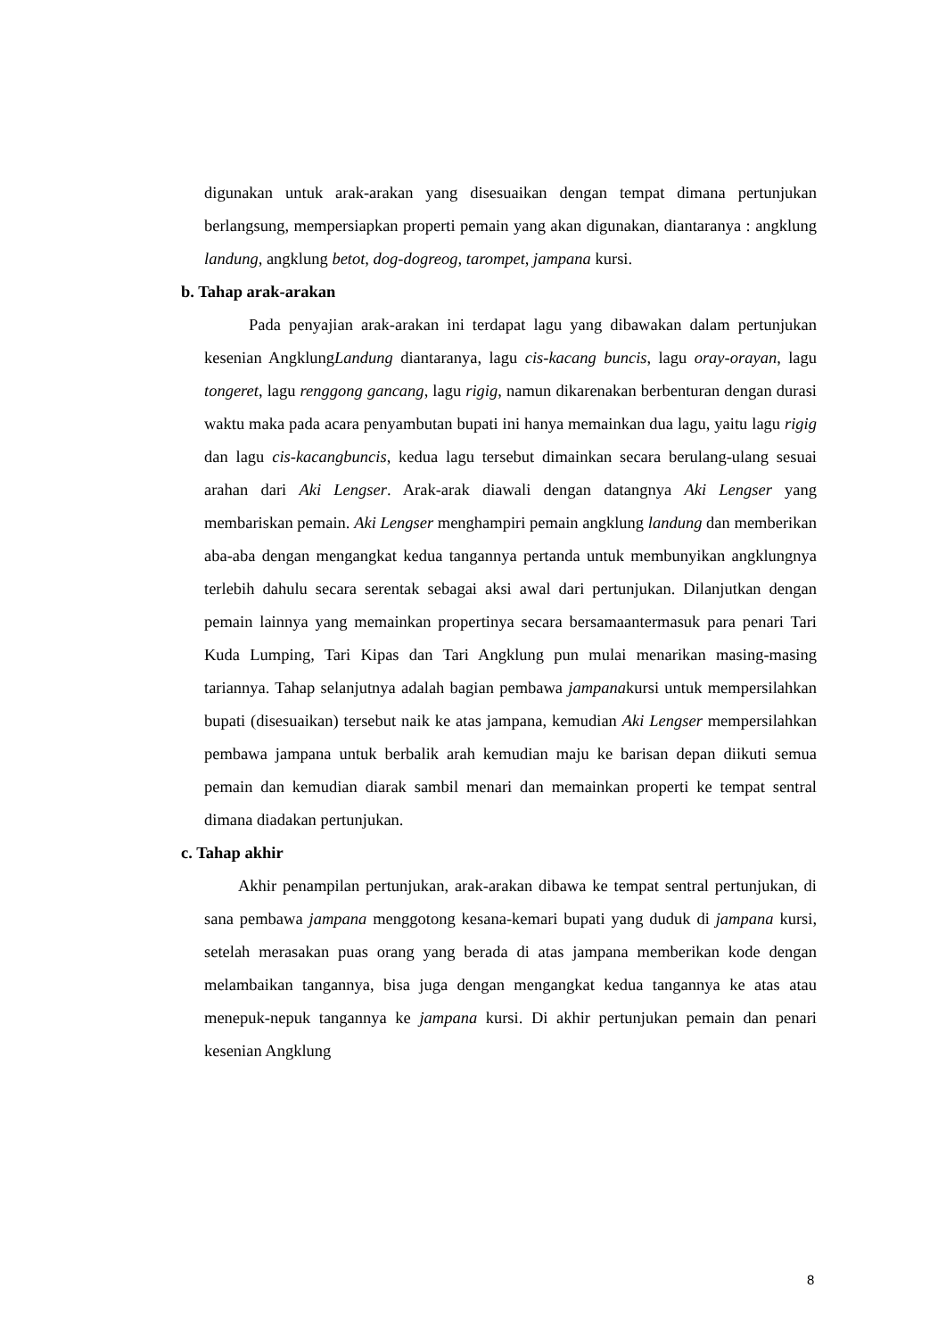digunakan untuk arak-arakan yang disesuaikan dengan tempat dimana pertunjukan berlangsung, mempersiapkan properti pemain yang akan digunakan, diantaranya : angklung landung, angklung betot, dog-dogreog, tarompet, jampana kursi.
b. Tahap arak-arakan
Pada penyajian arak-arakan ini terdapat lagu yang dibawakan dalam pertunjukan kesenian AngklungLandung diantaranya, lagu cis-kacang buncis, lagu oray-orayan, lagu tongeret, lagu renggong gancang, lagu rigig, namun dikarenakan berbenturan dengan durasi waktu maka pada acara penyambutan bupati ini hanya memainkan dua lagu, yaitu lagu rigig dan lagu cis-kacangbuncis, kedua lagu tersebut dimainkan secara berulang-ulang sesuai arahan dari Aki Lengser. Arak-arak diawali dengan datangnya Aki Lengser yang membariskan pemain. Aki Lengser menghampiri pemain angklung landung dan memberikan aba-aba dengan mengangkat kedua tangannya pertanda untuk membunyikan angklungnya terlebih dahulu secara serentak sebagai aksi awal dari pertunjukan. Dilanjutkan dengan pemain lainnya yang memainkan propertinya secara bersamaantermasuk para penari Tari Kuda Lumping, Tari Kipas dan Tari Angklung pun mulai menarikan masing-masing tariannya. Tahap selanjutnya adalah bagian pembawa jampanakursi untuk mempersilahkan bupati (disesuaikan) tersebut naik ke atas jampana, kemudian Aki Lengser mempersilahkan pembawa jampana untuk berbalik arah kemudian maju ke barisan depan diikuti semua pemain dan kemudian diarak sambil menari dan memainkan properti ke tempat sentral dimana diadakan pertunjukan.
c. Tahap akhir
Akhir penampilan pertunjukan, arak-arakan dibawa ke tempat sentral pertunjukan, di sana pembawa jampana menggotong kesana-kemari bupati yang duduk di jampana kursi, setelah merasakan puas orang yang berada di atas jampana memberikan kode dengan melambaikan tangannya, bisa juga dengan mengangkat kedua tangannya ke atas atau menepuk-nepuk tangannya ke jampana kursi. Di akhir pertunjukan pemain dan penari kesenian Angklung
8